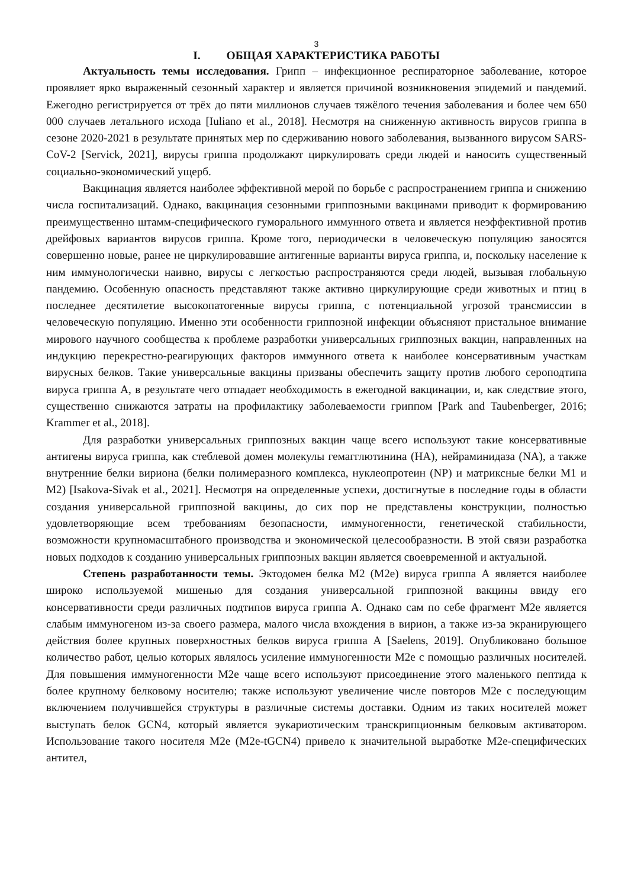3
I. ОБЩАЯ ХАРАКТЕРИСТИКА РАБОТЫ
Актуальность темы исследования. Грипп – инфекционное респираторное заболевание, которое проявляет ярко выраженный сезонный характер и является причиной возникновения эпидемий и пандемий. Ежегодно регистрируется от трёх до пяти миллионов случаев тяжёлого течения заболевания и более чем 650 000 случаев летального исхода [Iuliano et al., 2018]. Несмотря на сниженную активность вирусов гриппа в сезоне 2020-2021 в результате принятых мер по сдерживанию нового заболевания, вызванного вирусом SARS-CoV-2 [Servick, 2021], вирусы гриппа продолжают циркулировать среди людей и наносить существенный социально-экономический ущерб.
Вакцинация является наиболее эффективной мерой по борьбе с распространением гриппа и снижению числа госпитализаций. Однако, вакцинация сезонными гриппозными вакцинами приводит к формированию преимущественно штамм-специфического гуморального иммунного ответа и является неэффективной против дрейфовых вариантов вирусов гриппа. Кроме того, периодически в человеческую популяцию заносятся совершенно новые, ранее не циркулировавшие антигенные варианты вируса гриппа, и, поскольку население к ним иммунологически наивно, вирусы с легкостью распространяются среди людей, вызывая глобальную пандемию. Особенную опасность представляют также активно циркулирующие среди животных и птиц в последнее десятилетие высокопатогенные вирусы гриппа, с потенциальной угрозой трансмиссии в человеческую популяцию. Именно эти особенности гриппозной инфекции объясняют пристальное внимание мирового научного сообщества к проблеме разработки универсальных гриппозных вакцин, направленных на индукцию перекрестно-реагирующих факторов иммунного ответа к наиболее консервативным участкам вирусных белков. Такие универсальные вакцины призваны обеспечить защиту против любого сероподтипа вируса гриппа А, в результате чего отпадает необходимость в ежегодной вакцинации, и, как следствие этого, существенно снижаются затраты на профилактику заболеваемости гриппом [Park and Taubenberger, 2016; Krammer et al., 2018].
Для разработки универсальных гриппозных вакцин чаще всего используют такие консервативные антигены вируса гриппа, как стеблевой домен молекулы гемагглютинина (HA), нейраминидаза (NA), а также внутренние белки вириона (белки полимеразного комплекса, нуклеопротеин (NP) и матриксные белки M1 и M2) [Isakova-Sivak et al., 2021]. Несмотря на определенные успехи, достигнутые в последние годы в области создания универсальной гриппозной вакцины, до сих пор не представлены конструкции, полностью удовлетворяющие всем требованиям безопасности, иммуногенности, генетической стабильности, возможности крупномасштабного производства и экономической целесообразности. В этой связи разработка новых подходов к созданию универсальных гриппозных вакцин является своевременной и актуальной.
Степень разработанности темы. Эктодомен белка М2 (М2е) вируса гриппа А является наиболее широко используемой мишенью для создания универсальной гриппозной вакцины ввиду его консервативности среди различных подтипов вируса гриппа А. Однако сам по себе фрагмент М2е является слабым иммуногеном из-за своего размера, малого числа вхождения в вирион, а также из-за экранирующего действия более крупных поверхностных белков вируса гриппа А [Saelens, 2019]. Опубликовано большое количество работ, целью которых являлось усиление иммуногенности М2е с помощью различных носителей. Для повышения иммуногенности М2е чаще всего используют присоединение этого маленького пептида к более крупному белковому носителю; также используют увеличение числе повторов М2е с последующим включением получившейся структуры в различные системы доставки. Одним из таких носителей может выступать белок GCN4, который является эукариотическим транскрипционным белковым активатором. Использование такого носителя М2е (М2е-tGCN4) привело к значительной выработке М2е-специфических антител,